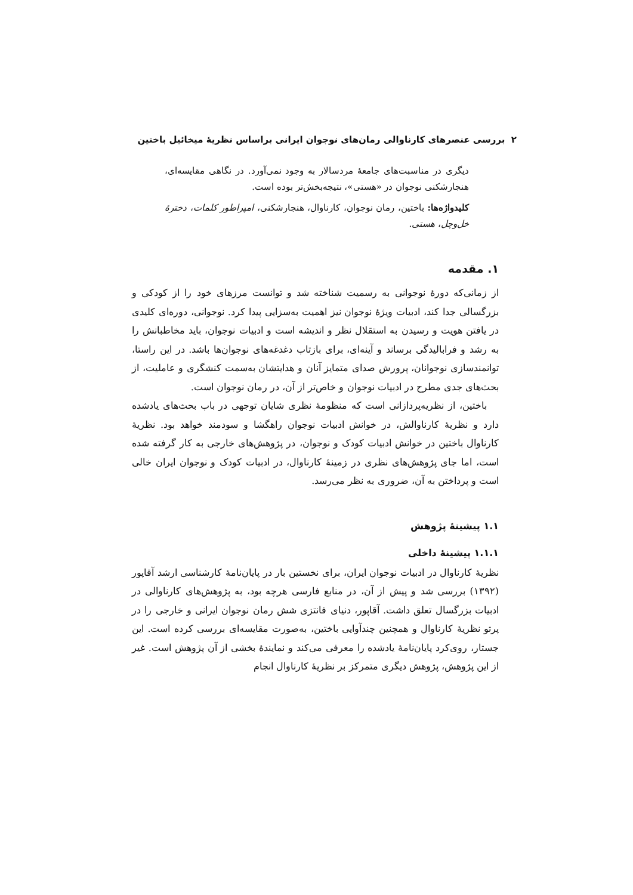۲ بررسی عنصرهای کارناوالی رمان‌های نوجوان ایرانی براساس نظریهٔ میخائیل باختین
دیگری در مناسبت‌های جامعهٔ مردسالار به وجود نمی‌آورد. در نگاهی مقایسه‌ای، هنجارشکنی نوجوان در «هستی»، نتیجه‌بخش‌تر بوده است.
کلیدواژه‌ها: باختین، رمان نوجوان، کارناوال، هنجارشکنی، امپراطور کلمات، دخترهٔ خل‌وچل، هستی.
۱. مقدمه
از زمانی‌که دورهٔ نوجوانی به رسمیت شناخته شد و توانست مرزهای خود را از کودکی و بزرگسالی جدا کند، ادبیات ویژهٔ نوجوان نیز اهمیت به‌سزایی پیدا کرد. نوجوانی، دوره‌ای کلیدی در یافتن هویت و رسیدن به استقلال نظر و اندیشه است و ادبیات نوجوان، باید مخاطبانش را به رشد و فرابالیدگی برساند و آینه‌ای، برای بازتاب دغدغه‌های نوجوان‌ها باشد. در این راستا، توانمندسازی نوجوانان، پرورش صدای متمایز آنان و هدایتشان به‌سمت کنشگری و عاملیت، از بحث‌های جدی مطرح در ادبیات نوجوان و خاص‌تر از آن، در رمان نوجوان است.
باختین، از نظریه‌پردازانی است که منظومهٔ نظری شایان توجهی در باب بحث‌های یادشده دارد و نظریهٔ کارناوالش، در خوانش ادبیات نوجوان راهگشا و سودمند خواهد بود. نظریهٔ کارناوال باختین در خوانش ادبیات کودک و نوجوان، در پژوهش‌های خارجی به کار گرفته شده است، اما جای پژوهش‌های نظری در زمینهٔ کارناوال، در ادبیات کودک و نوجوان ایران خالی است و پرداختن به آن، ضروری به نظر می‌رسد.
۱.۱ پیشینهٔ پژوهش
۱.۱.۱ پیشینهٔ داخلی
نظریهٔ کارناوال در ادبیات نوجوان ایران، برای نخستین بار در پایان‌نامهٔ کارشناسی ارشد آقاپور (۱۳۹۲) بررسی شد و پیش از آن، در منابع فارسی هرچه بود، به پژوهش‌های کارناوالی در ادبیات بزرگسال تعلق داشت. آقاپور، دنیای فانتزی شش رمان نوجوان ایرانی و خارجی را در پرتو نظریهٔ کارناوال و همچنین چندآوایی باختین، به‌صورت مقایسه‌ای بررسی کرده است. این جستار، روی‌کرد پایان‌نامهٔ یادشده را معرفی می‌کند و نمایندهٔ بخشی از آن پژوهش است. غیر از این پژوهش، پژوهش دیگری متمرکز بر نظریهٔ کارناوال انجام